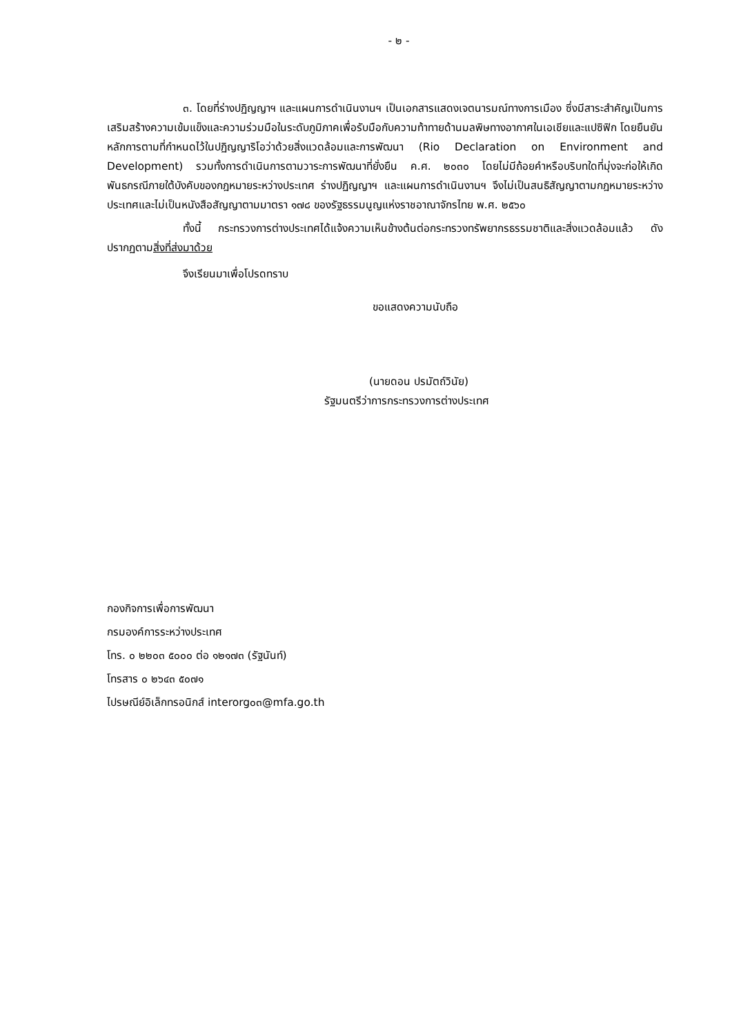- ๒ -
๓. โดยที่ร่างปฏิญญาฯ และแผนการดำเนินงานฯ เป็นเอกสารแสดงเจตนารมณ์ทางการเมือง ซึ่งมีสาระสำคัญเป็นการเสริมสร้างความเข้มแข็งและความร่วมมือในระดับภูมิภาคเพื่อรับมือกับความท้าทายด้านมลพิษทางอากาศในเอเชียและแปซิฟิก โดยยืนยันหลักการตามที่กำหนดไว้ในปฏิญญาริโอว่าด้วยสิ่งแวดล้อมและการพัฒนา (Rio Declaration on Environment and Development) รวมทั้งการดำเนินการตามวาระการพัฒนาที่ยั่งยืน ค.ศ. ๒๐๓๐ โดยไม่มีถ้อยคำหรือบริบทใดที่มุ่งจะก่อให้เกิดพันธกรณีภายใต้บังคับของกฎหมายระหว่างประเทศ ร่างปฏิญญาฯ และแผนการดำเนินงานฯ จึงไม่เป็นสนธิสัญญาตามกฎหมายระหว่างประเทศและไม่เป็นหนังสือสัญญาตามมาตรา ๑๗๘ ของรัฐธรรมนูญแห่งราชอาณาจักรไทย พ.ศ. ๒๕๖๐
ทั้งนี้ กระทรวงการต่างประเทศได้แจ้งความเห็นข้างต้นต่อกระทรวงทรัพยากรธรรมชาติและสิ่งแวดล้อมแล้ว ดังปรากฏตามสิ่งที่ส่งมาด้วย
จึงเรียนมาเพื่อโปรดทราบ
ขอแสดงความนับถือ
(นายดอน ปรมัตถ์วินัย)
รัฐมนตรีว่าการกระทรวงการต่างประเทศ
กองกิจการเพื่อการพัฒนา
กรมองค์การระหว่างประเทศ
โทร. ๐ ๒๒๐๓ ๕๐๐๐ ต่อ ๑๒๑๗๓ (รัฐนันท์)
โทรสาร ๐ ๒๖๔๓ ๕๐๗๑
ไปรษณีย์อิเล็กทรอนิกส์ interorg๐๓@mfa.go.th